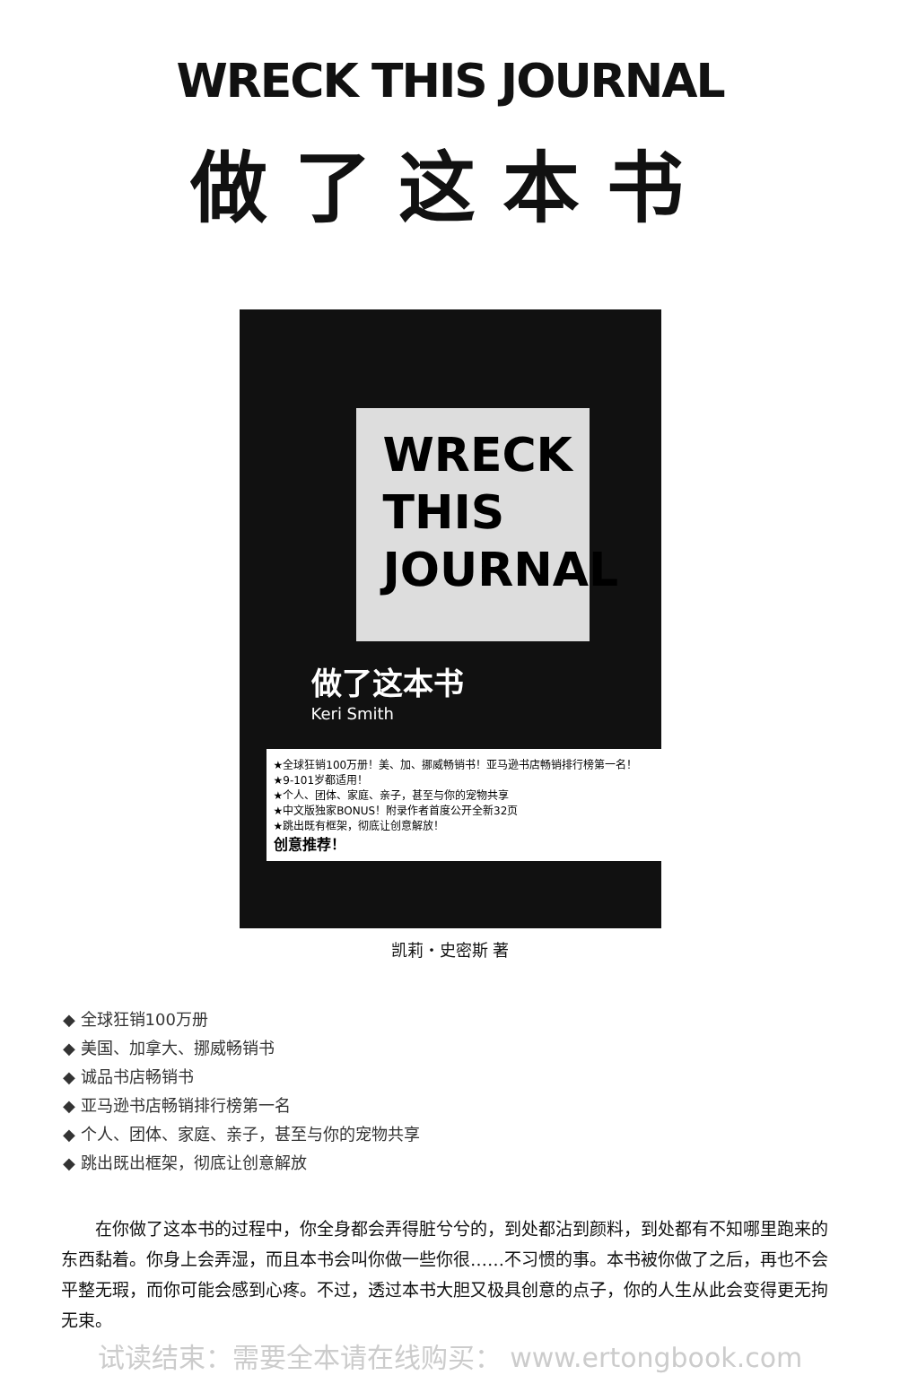WRECK THIS JOURNAL
做了这本书
WRECK
THIS
JOURNAL
做了这本书
Keri Smith
★全球狂销100万册！美、加、挪威畅销书！亚马逊书店畅销排行榜第一名！
★9-101岁都适用！
★个人、团体、家庭、亲子，甚至与你的宠物共享
★中文版独家BONUS！附录作者首度公开全新32页
★跳出既有框架，彻底让创意解放！
创意推荐！
凯莉・史密斯 著
◆ 全球狂销100万册
◆ 美国、加拿大、挪威畅销书
◆ 诚品书店畅销书
◆ 亚马逊书店畅销排行榜第一名
◆ 个人、团体、家庭、亲子，甚至与你的宠物共享
◆ 跳出既出框架，彻底让创意解放
在你做了这本书的过程中，你全身都会弄得脏兮兮的，到处都沾到颜料，到处都有不知哪里跑来的东西黏着。你身上会弄湿，而且本书会叫你做一些你很……不习惯的事。本书被你做了之后，再也不会平整无瑕，而你可能会感到心疼。不过，透过本书大胆又极具创意的点子，你的人生从此会变得更无拘无束。
试读结束：需要全本请在线购买： www.ertongbook.com